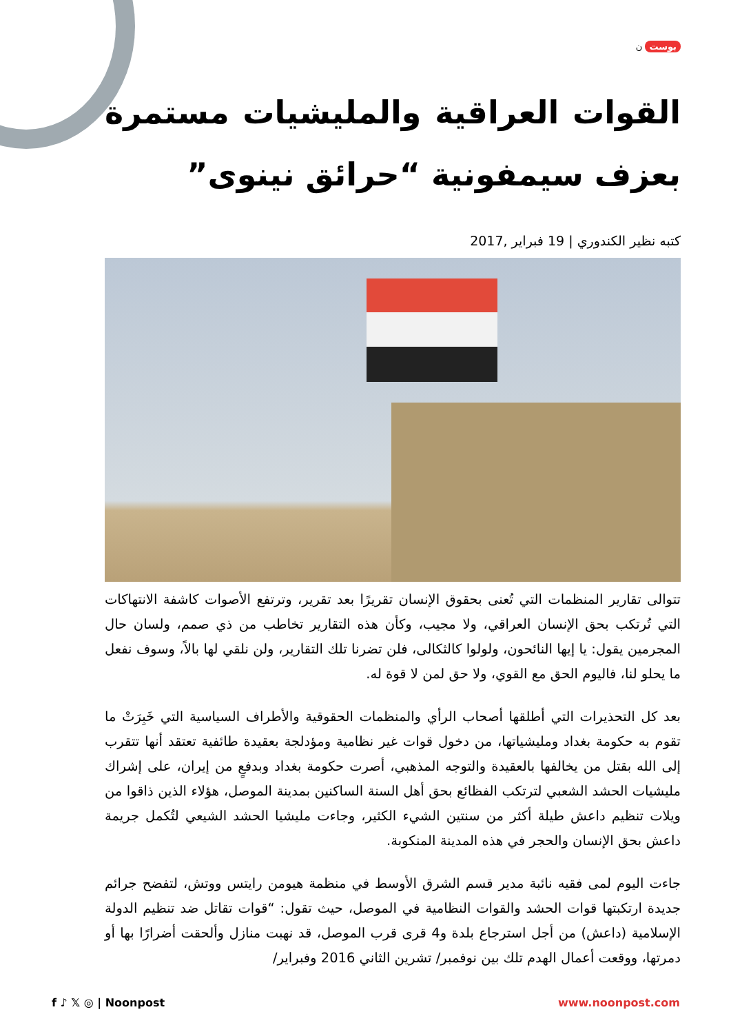بوست ن
القوات العراقية والمليشيات مستمرة بعزف سيمفونية “حرائق نينوى”
كتبه نظير الكندوري | 19 فبراير ,2017
تتوالى تقارير المنظمات التي تُعنى بحقوق الإنسان تقريرًا بعد تقرير، وترتفع الأصوات كاشفة الانتهاكات التي تُرتكب بحق الإنسان العراقي، ولا مجيب، وكأن هذه التقارير تخاطب من ذي صمم، ولسان حال المجرمين يقول: يا إيها النائحون، ولولوا كالثكالى، فلن تضرنا تلك التقارير، ولن نلقي لها بالاً، وسوف نفعل ما يحلو لنا، فاليوم الحق مع القوي، ولا حق لمن لا قوة له.
بعد كل التحذيرات التي أطلقها أصحاب الرأي والمنظمات الحقوقية والأطراف السياسية التي خَبِرَتْ ما تقوم به حكومة بغداد ومليشياتها، من دخول قوات غير نظامية ومؤدلجة بعقيدة طائفية تعتقد أنها تتقرب إلى الله بقتل من يخالفها بالعقيدة والتوجه المذهبي، أصرت حكومة بغداد وبدفعٍ من إيران، على إشراك مليشيات الحشد الشعبي لترتكب الفظائع بحق أهل السنة الساكنين بمدينة الموصل، هؤلاء الذين ذاقوا من ويلات تنظيم داعش طيلة أكثر من سنتين الشيء الكثير، وجاءت مليشيا الحشد الشيعي لتُكمل جريمة داعش بحق الإنسان والحجر في هذه المدينة المنكوبة.
جاءت اليوم لمى فقيه نائبة مدير قسم الشرق الأوسط في منظمة هيومن رايتس ووتش، لتفضح جرائم جديدة ارتكبتها قوات الحشد والقوات النظامية في الموصل، حيث تقول: “قوات تقاتل ضد تنظيم الدولة الإسلامية (داعش) من أجل استرجاع بلدة و4 قرى قرب الموصل، قد نهبت منازل وألحقت أضرارًا بها أو دمرتها، ووقعت أعمال الهدم تلك بين نوفمبر/ تشرين الثاني 2016 وفبراير/
f ♪ 𝕏 ◎ | Noonpost www.noonpost.com